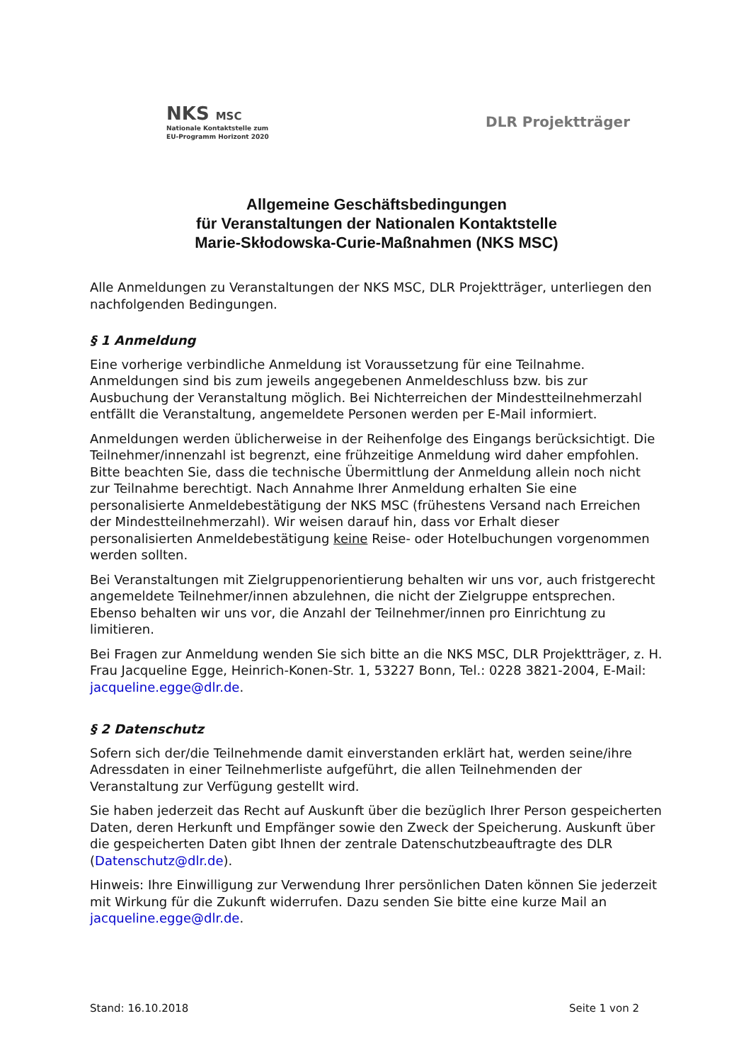NKS MSC
Nationale Kontaktstelle zum
EU-Programm Horizont 2020
DLR Projektträger
Allgemeine Geschäftsbedingungen
für Veranstaltungen der Nationalen Kontaktstelle
Marie-Skłodowska-Curie-Maßnahmen (NKS MSC)
Alle Anmeldungen zu Veranstaltungen der NKS MSC, DLR Projektträger, unterliegen den nachfolgenden Bedingungen.
§ 1 Anmeldung
Eine vorherige verbindliche Anmeldung ist Voraussetzung für eine Teilnahme. Anmeldungen sind bis zum jeweils angegebenen Anmeldeschluss bzw. bis zur Ausbuchung der Veranstaltung möglich. Bei Nichterreichen der Mindestteilnehmerzahl entfällt die Veranstaltung, angemeldete Personen werden per E-Mail informiert.
Anmeldungen werden üblicherweise in der Reihenfolge des Eingangs berücksichtigt. Die Teilnehmer/innenzahl ist begrenzt, eine frühzeitige Anmeldung wird daher empfohlen. Bitte beachten Sie, dass die technische Übermittlung der Anmeldung allein noch nicht zur Teilnahme berechtigt. Nach Annahme Ihrer Anmeldung erhalten Sie eine personalisierte Anmeldebestätigung der NKS MSC (frühestens Versand nach Erreichen der Mindestteilnehmerzahl). Wir weisen darauf hin, dass vor Erhalt dieser personalisierten Anmeldebestätigung keine Reise- oder Hotelbuchungen vorgenommen werden sollten.
Bei Veranstaltungen mit Zielgruppenorientierung behalten wir uns vor, auch fristgerecht angemeldete Teilnehmer/innen abzulehnen, die nicht der Zielgruppe entsprechen. Ebenso behalten wir uns vor, die Anzahl der Teilnehmer/innen pro Einrichtung zu limitieren.
Bei Fragen zur Anmeldung wenden Sie sich bitte an die NKS MSC, DLR Projektträger, z. H. Frau Jacqueline Egge, Heinrich-Konen-Str. 1, 53227 Bonn, Tel.: 0228 3821-2004, E-Mail: jacqueline.egge@dlr.de.
§ 2 Datenschutz
Sofern sich der/die Teilnehmende damit einverstanden erklärt hat, werden seine/ihre Adressdaten in einer Teilnehmerliste aufgeführt, die allen Teilnehmenden der Veranstaltung zur Verfügung gestellt wird.
Sie haben jederzeit das Recht auf Auskunft über die bezüglich Ihrer Person gespeicherten Daten, deren Herkunft und Empfänger sowie den Zweck der Speicherung. Auskunft über die gespeicherten Daten gibt Ihnen der zentrale Datenschutzbeauftragte des DLR (Datenschutz@dlr.de).
Hinweis: Ihre Einwilligung zur Verwendung Ihrer persönlichen Daten können Sie jederzeit mit Wirkung für die Zukunft widerrufen. Dazu senden Sie bitte eine kurze Mail an jacqueline.egge@dlr.de.
Stand: 16.10.2018 Seite 1 von 2